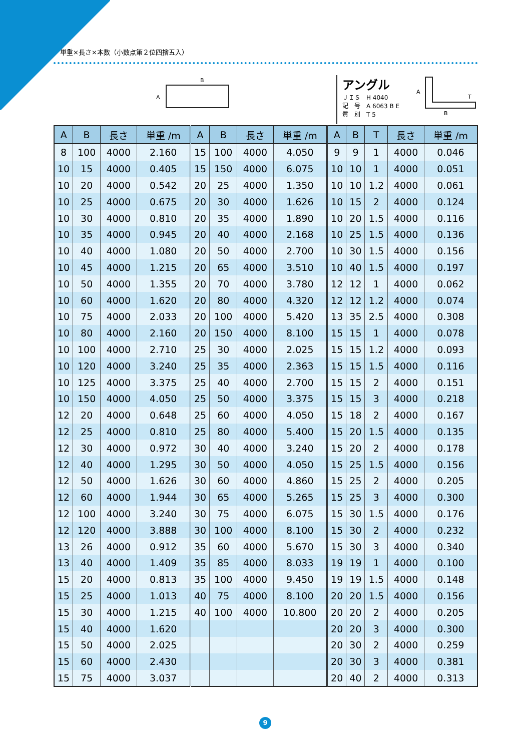単重×長さ×本数（小数点第２位四捨五入）
B
A
アングル
ＪＩＳ　H 4040
記　号　A 6063 B E
質　別　T 5
A
B
T
| A | B | 長さ | 単重 /m | A | B | 長さ | 単重 /m | A | B | T | 長さ | 単重 /m |
| --- | --- | --- | --- | --- | --- | --- | --- | --- | --- | --- | --- | --- |
| 8 | 100 | 4000 | 2.160 | 15 | 100 | 4000 | 4.050 | 9 | 9 | 1 | 4000 | 0.046 |
| 10 | 15 | 4000 | 0.405 | 15 | 150 | 4000 | 6.075 | 10 | 10 | 1 | 4000 | 0.051 |
| 10 | 20 | 4000 | 0.542 | 20 | 25 | 4000 | 1.350 | 10 | 10 | 1.2 | 4000 | 0.061 |
| 10 | 25 | 4000 | 0.675 | 20 | 30 | 4000 | 1.626 | 10 | 15 | 2 | 4000 | 0.124 |
| 10 | 30 | 4000 | 0.810 | 20 | 35 | 4000 | 1.890 | 10 | 20 | 1.5 | 4000 | 0.116 |
| 10 | 35 | 4000 | 0.945 | 20 | 40 | 4000 | 2.168 | 10 | 25 | 1.5 | 4000 | 0.136 |
| 10 | 40 | 4000 | 1.080 | 20 | 50 | 4000 | 2.700 | 10 | 30 | 1.5 | 4000 | 0.156 |
| 10 | 45 | 4000 | 1.215 | 20 | 65 | 4000 | 3.510 | 10 | 40 | 1.5 | 4000 | 0.197 |
| 10 | 50 | 4000 | 1.355 | 20 | 70 | 4000 | 3.780 | 12 | 12 | 1 | 4000 | 0.062 |
| 10 | 60 | 4000 | 1.620 | 20 | 80 | 4000 | 4.320 | 12 | 12 | 1.2 | 4000 | 0.074 |
| 10 | 75 | 4000 | 2.033 | 20 | 100 | 4000 | 5.420 | 13 | 35 | 2.5 | 4000 | 0.308 |
| 10 | 80 | 4000 | 2.160 | 20 | 150 | 4000 | 8.100 | 15 | 15 | 1 | 4000 | 0.078 |
| 10 | 100 | 4000 | 2.710 | 25 | 30 | 4000 | 2.025 | 15 | 15 | 1.2 | 4000 | 0.093 |
| 10 | 120 | 4000 | 3.240 | 25 | 35 | 4000 | 2.363 | 15 | 15 | 1.5 | 4000 | 0.116 |
| 10 | 125 | 4000 | 3.375 | 25 | 40 | 4000 | 2.700 | 15 | 15 | 2 | 4000 | 0.151 |
| 10 | 150 | 4000 | 4.050 | 25 | 50 | 4000 | 3.375 | 15 | 15 | 3 | 4000 | 0.218 |
| 12 | 20 | 4000 | 0.648 | 25 | 60 | 4000 | 4.050 | 15 | 18 | 2 | 4000 | 0.167 |
| 12 | 25 | 4000 | 0.810 | 25 | 80 | 4000 | 5.400 | 15 | 20 | 1.5 | 4000 | 0.135 |
| 12 | 30 | 4000 | 0.972 | 30 | 40 | 4000 | 3.240 | 15 | 20 | 2 | 4000 | 0.178 |
| 12 | 40 | 4000 | 1.295 | 30 | 50 | 4000 | 4.050 | 15 | 25 | 1.5 | 4000 | 0.156 |
| 12 | 50 | 4000 | 1.626 | 30 | 60 | 4000 | 4.860 | 15 | 25 | 2 | 4000 | 0.205 |
| 12 | 60 | 4000 | 1.944 | 30 | 65 | 4000 | 5.265 | 15 | 25 | 3 | 4000 | 0.300 |
| 12 | 100 | 4000 | 3.240 | 30 | 75 | 4000 | 6.075 | 15 | 30 | 1.5 | 4000 | 0.176 |
| 12 | 120 | 4000 | 3.888 | 30 | 100 | 4000 | 8.100 | 15 | 30 | 2 | 4000 | 0.232 |
| 13 | 26 | 4000 | 0.912 | 35 | 60 | 4000 | 5.670 | 15 | 30 | 3 | 4000 | 0.340 |
| 13 | 40 | 4000 | 1.409 | 35 | 85 | 4000 | 8.033 | 19 | 19 | 1 | 4000 | 0.100 |
| 15 | 20 | 4000 | 0.813 | 35 | 100 | 4000 | 9.450 | 19 | 19 | 1.5 | 4000 | 0.148 |
| 15 | 25 | 4000 | 1.013 | 40 | 75 | 4000 | 8.100 | 20 | 20 | 1.5 | 4000 | 0.156 |
| 15 | 30 | 4000 | 1.215 | 40 | 100 | 4000 | 10.800 | 20 | 20 | 2 | 4000 | 0.205 |
| 15 | 40 | 4000 | 1.620 | | | | | 20 | 20 | 3 | 4000 | 0.300 |
| 15 | 50 | 4000 | 2.025 | | | | | 20 | 30 | 2 | 4000 | 0.259 |
| 15 | 60 | 4000 | 2.430 | | | | | 20 | 30 | 3 | 4000 | 0.381 |
| 15 | 75 | 4000 | 3.037 | | | | | 20 | 40 | 2 | 4000 | 0.313 |
9